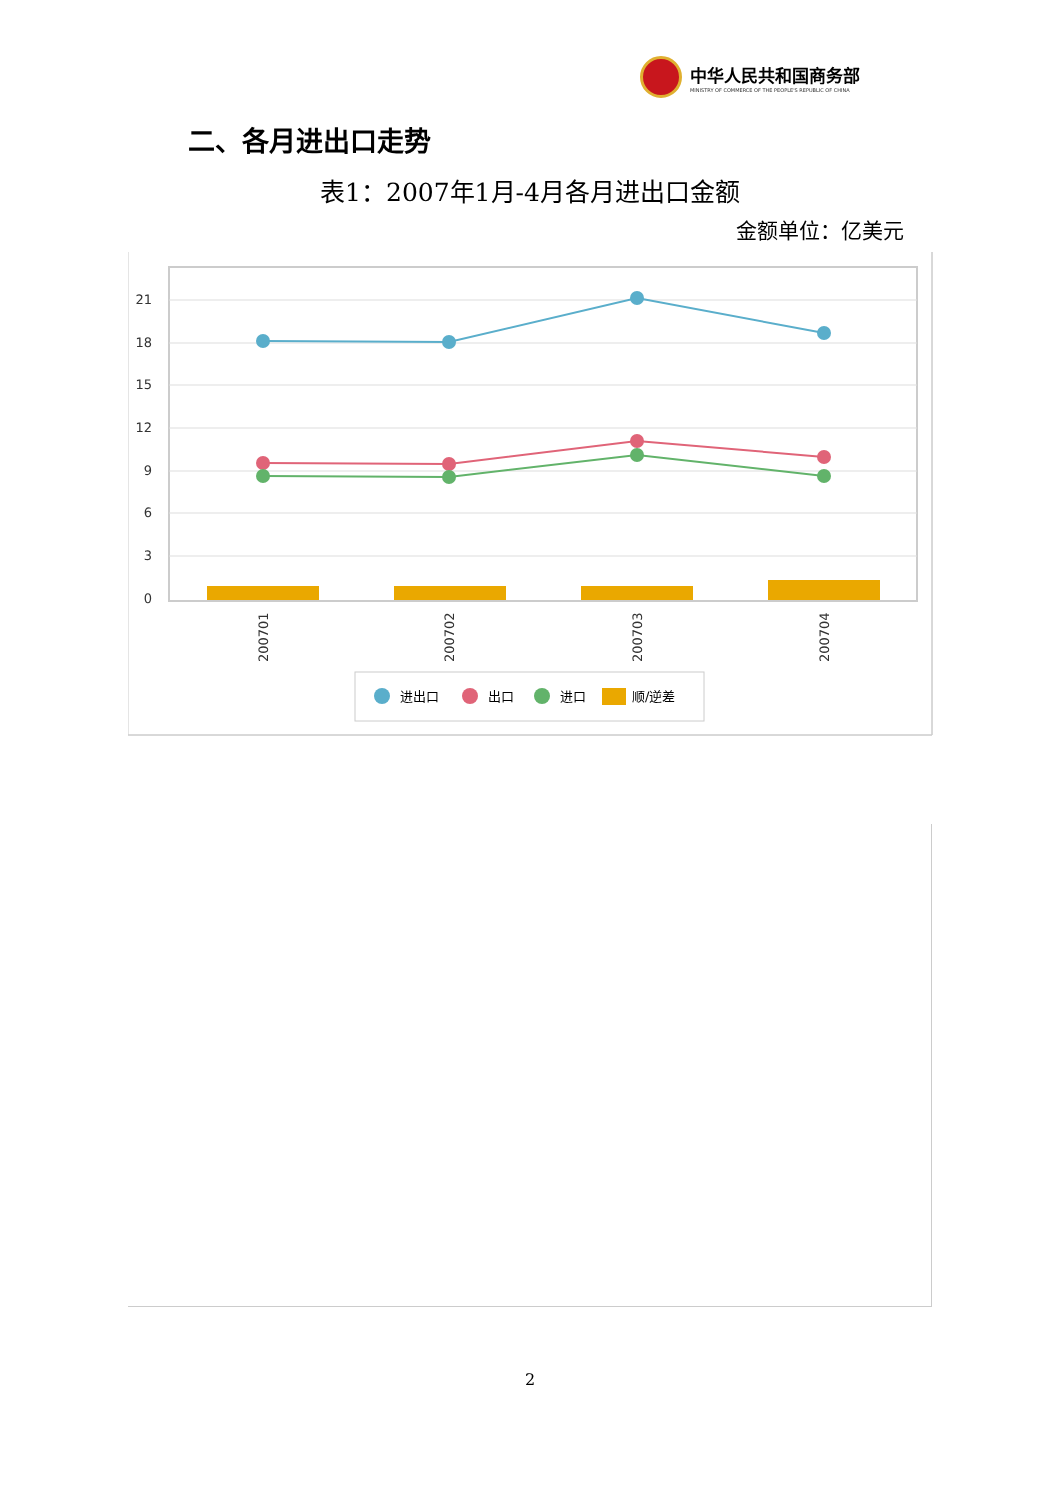中华人民共和国商务部
MINISTRY OF COMMERCE OF THE PEOPLE'S REPUBLIC OF CHINA
二、各月进出口走势
表1：2007年1月-4月各月进出口金额
金额单位：亿美元
21
18
15
12
9
6
3
0
200701
200702
200703
200704
进出口
出口
进口
顺/逆差
2